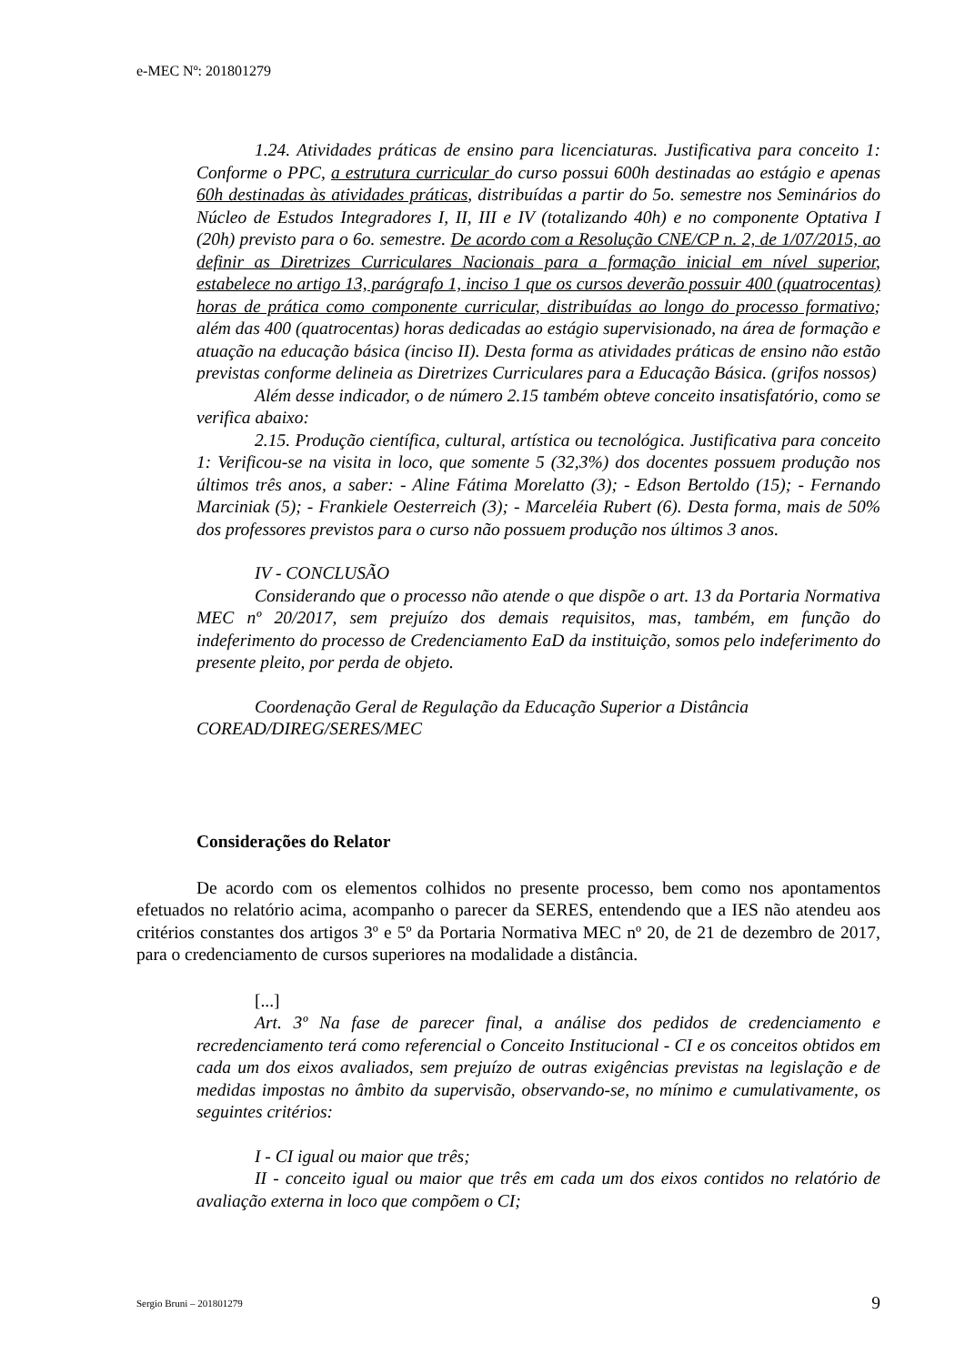e-MEC Nº: 201801279
1.24. Atividades práticas de ensino para licenciaturas. Justificativa para conceito 1: Conforme o PPC, a estrutura curricular do curso possui 600h destinadas ao estágio e apenas 60h destinadas às atividades práticas, distribuídas a partir do 5o. semestre nos Seminários do Núcleo de Estudos Integradores I, II, III e IV (totalizando 40h) e no componente Optativa I (20h) previsto para o 6o. semestre. De acordo com a Resolução CNE/CP n. 2, de 1/07/2015, ao definir as Diretrizes Curriculares Nacionais para a formação inicial em nível superior, estabelece no artigo 13, parágrafo 1, inciso 1 que os cursos deverão possuir 400 (quatrocentas) horas de prática como componente curricular, distribuídas ao longo do processo formativo; além das 400 (quatrocentas) horas dedicadas ao estágio supervisionado, na área de formação e atuação na educação básica (inciso II). Desta forma as atividades práticas de ensino não estão previstas conforme delineia as Diretrizes Curriculares para a Educação Básica. (grifos nossos)
Além desse indicador, o de número 2.15 também obteve conceito insatisfatório, como se verifica abaixo:
2.15. Produção científica, cultural, artística ou tecnológica. Justificativa para conceito 1: Verificou-se na visita in loco, que somente 5 (32,3%) dos docentes possuem produção nos últimos três anos, a saber: - Aline Fátima Morelatto (3); - Edson Bertoldo (15); - Fernando Marciniak (5); - Frankiele Oesterreich (3); - Marceléia Rubert (6). Desta forma, mais de 50% dos professores previstos para o curso não possuem produção nos últimos 3 anos.
IV - CONCLUSÃO
Considerando que o processo não atende o que dispõe o art. 13 da Portaria Normativa MEC nº 20/2017, sem prejuízo dos demais requisitos, mas, também, em função do indeferimento do processo de Credenciamento EaD da instituição, somos pelo indeferimento do presente pleito, por perda de objeto.
Coordenação Geral de Regulação da Educação Superior a Distância
COREAD/DIREG/SERES/MEC
Considerações do Relator
De acordo com os elementos colhidos no presente processo, bem como nos apontamentos efetuados no relatório acima, acompanho o parecer da SERES, entendendo que a IES não atendeu aos critérios constantes dos artigos 3º e 5º da Portaria Normativa MEC nº 20, de 21 de dezembro de 2017, para o credenciamento de cursos superiores na modalidade a distância.
[...]
Art. 3º Na fase de parecer final, a análise dos pedidos de credenciamento e recredenciamento terá como referencial o Conceito Institucional - CI e os conceitos obtidos em cada um dos eixos avaliados, sem prejuízo de outras exigências previstas na legislação e de medidas impostas no âmbito da supervisão, observando-se, no mínimo e cumulativamente, os seguintes critérios:
I - CI igual ou maior que três;
II - conceito igual ou maior que três em cada um dos eixos contidos no relatório de avaliação externa in loco que compõem o CI;
Sergio Bruni – 201801279 9